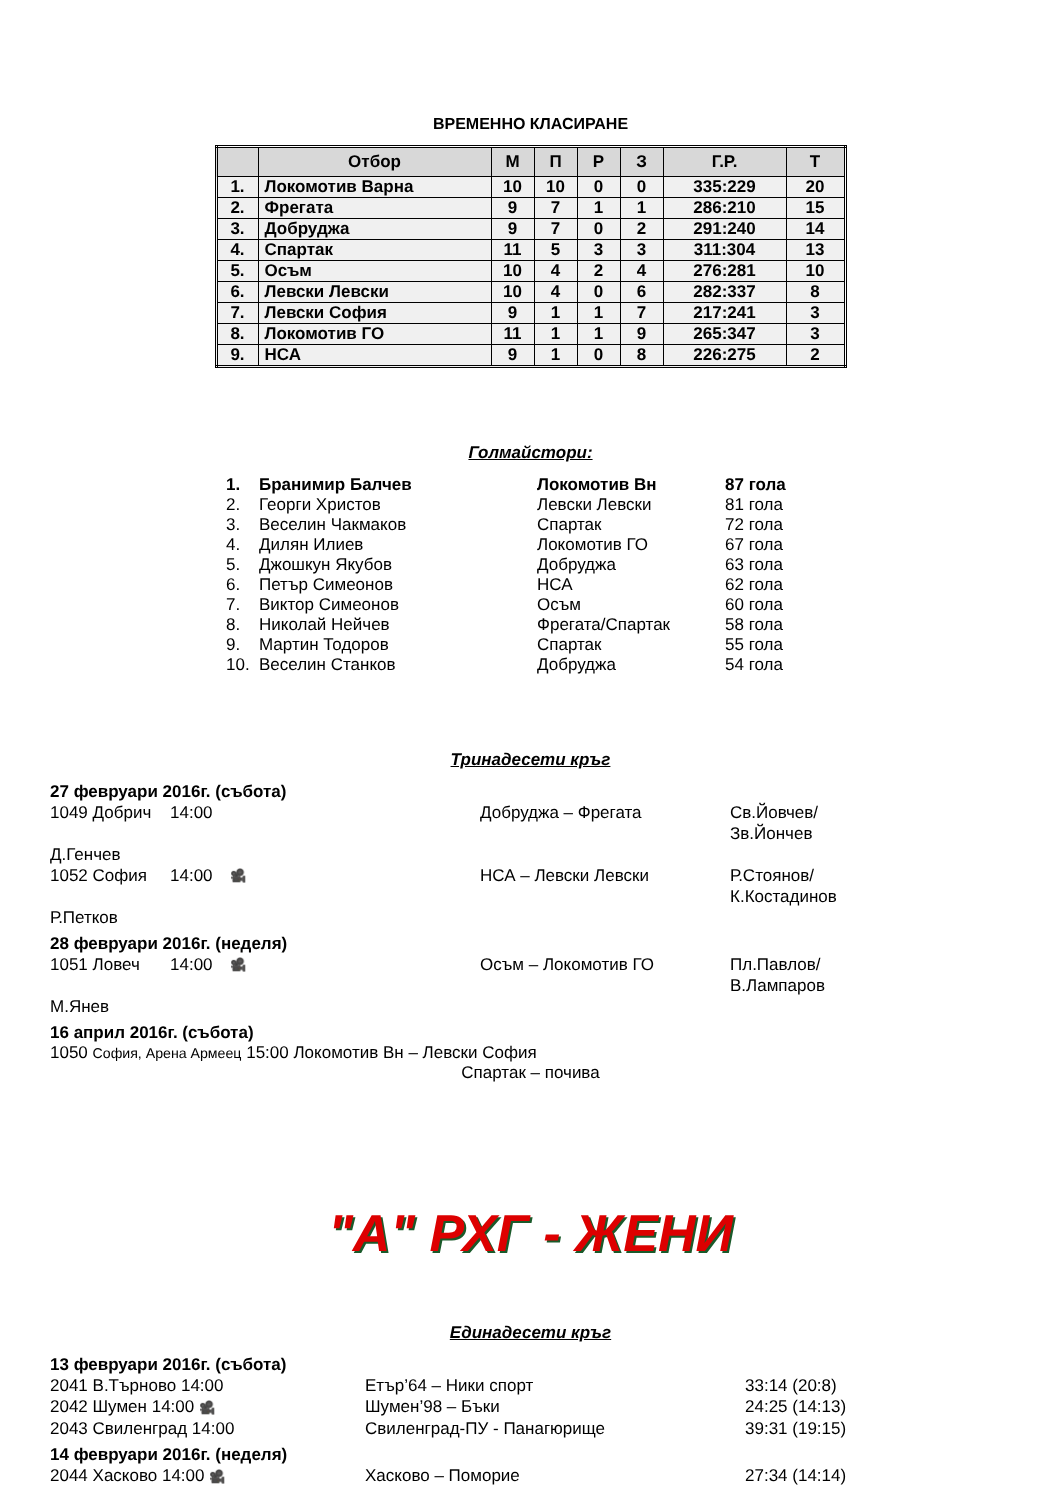ВРЕМЕННО КЛАСИРАНЕ
| | Отбор | М | П | Р | З | Г.Р. | Т |
| --- | --- | --- | --- | --- | --- | --- | --- |
| 1. | Локомотив Варна | 10 | 10 | 0 | 0 | 335:229 | 20 |
| 2. | Фрегата | 9 | 7 | 1 | 1 | 286:210 | 15 |
| 3. | Добруджа | 9 | 7 | 0 | 2 | 291:240 | 14 |
| 4. | Спартак | 11 | 5 | 3 | 3 | 311:304 | 13 |
| 5. | Осъм | 10 | 4 | 2 | 4 | 276:281 | 10 |
| 6. | Левски Левски | 10 | 4 | 0 | 6 | 282:337 | 8 |
| 7. | Левски София | 9 | 1 | 1 | 7 | 217:241 | 3 |
| 8. | Локомотив ГО | 11 | 1 | 1 | 9 | 265:347 | 3 |
| 9. | НСА | 9 | 1 | 0 | 8 | 226:275 | 2 |
Голмайстори:
| 1. | Бранимир Балчев | Локомотив Вн | 87 гола |
| 2. | Георги Христов | Левски Левски | 81 гола |
| 3. | Веселин Чакмаков | Спартак | 72 гола |
| 4. | Дилян Илиев | Локомотив ГО | 67 гола |
| 5. | Джошкун Якубов | Добруджа | 63 гола |
| 6. | Петър Симеонов | НСА | 62 гола |
| 7. | Виктор Симеонов | Осъм | 60 гола |
| 8. | Николай Нейчев | Фрегата/Спартак | 58 гола |
| 9. | Мартин Тодоров | Спартак | 55 гола |
| 10. | Веселин Станков | Добруджа | 54 гола |
Тринадесети кръг
27 февруари 2016г. (събота)
1049 Добрич 14:00 Добруджа – Фрегата Св.Йовчев/Зв.Йончев Д.Генчев
1052 София 14:00 🎥 НСА – Левски Левски Р.Стоянов/К.Костадинов Р.Петков
28 февруари 2016г. (неделя)
1051 Ловеч 14:00 🎥 Осъм – Локомотив ГО Пл.Павлов/В.Лампаров М.Янев
16 април 2016г. (събота)
1050 София, Арена Армеец 15:00 Локомотив Вн – Левски София
Спартак – почива
"А" РХГ - ЖЕНИ
Единадесети кръг
13 февруари 2016г. (събота)
2041 В.Търново 14:00 Етър’64 – Ники спорт 33:14 (20:8) 2042 Шумен 14:00 🎥 Шумен’98 – Бъки 24:25 (14:13) 2043 Свиленград 14:00 Свиленград-ПУ - Панагюрище 39:31 (19:15)
14 февруари 2016г. (неделя)
2044 Хасково 14:00 🎥 Хасково – Поморие 27:34 (14:14)